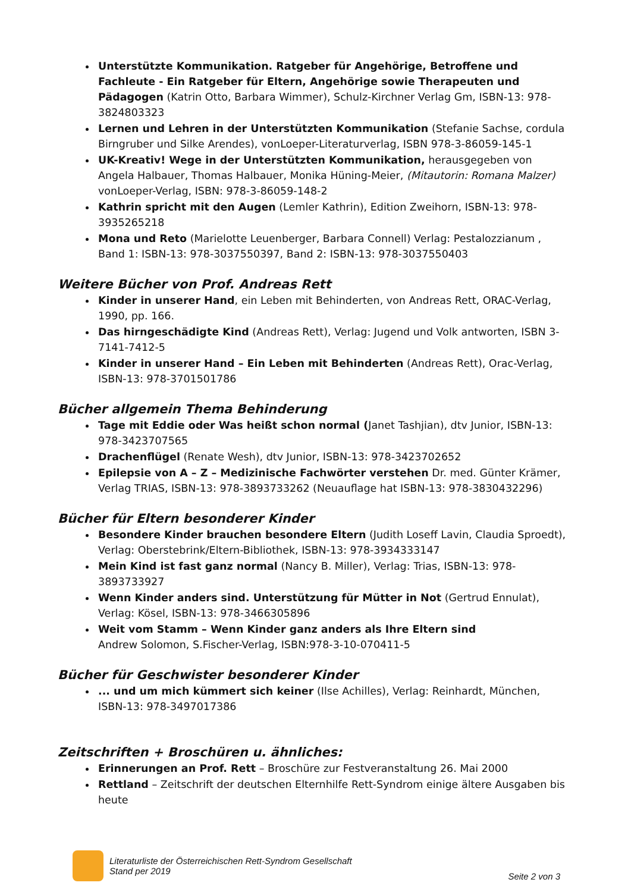Unterstützte Kommunikation. Ratgeber für Angehörige, Betroffene und Fachleute - Ein Ratgeber für Eltern, Angehörige sowie Therapeuten und Pädagogen (Katrin Otto, Barbara Wimmer), Schulz-Kirchner Verlag Gm, ISBN-13: 978-3824803323
Lernen und Lehren in der Unterstützten Kommunikation (Stefanie Sachse, cordula Birngruber und Silke Arendes), vonLoeper-Literaturverlag, ISBN 978-3-86059-145-1
UK-Kreativ! Wege in der Unterstützten Kommunikation, herausgegeben von Angela Halbauer, Thomas Halbauer, Monika Hüning-Meier, (Mitautorin: Romana Malzer) vonLoeper-Verlag, ISBN: 978-3-86059-148-2
Kathrin spricht mit den Augen (Lemler Kathrin), Edition Zweihorn, ISBN-13: 978-3935265218
Mona und Reto (Marielotte Leuenberger, Barbara Connell) Verlag: Pestalozzianum , Band 1: ISBN-13: 978-3037550397, Band 2: ISBN-13: 978-3037550403
Weitere Bücher von Prof. Andreas Rett
Kinder in unserer Hand, ein Leben mit Behinderten, von Andreas Rett, ORAC-Verlag, 1990, pp. 166.
Das hirngeschädigte Kind (Andreas Rett), Verlag: Jugend und Volk antworten, ISBN 3-7141-7412-5
Kinder in unserer Hand – Ein Leben mit Behinderten (Andreas Rett), Orac-Verlag, ISBN-13: 978-3701501786
Bücher allgemein Thema Behinderung
Tage mit Eddie oder Was heißt schon normal (Janet Tashjian), dtv Junior, ISBN-13: 978-3423707565
Drachenflügel (Renate Wesh), dtv Junior, ISBN-13: 978-3423702652
Epilepsie von A – Z – Medizinische Fachwörter verstehen Dr. med. Günter Krämer, Verlag TRIAS, ISBN-13: 978-3893733262 (Neuauflage hat ISBN-13: 978-3830432296)
Bücher für Eltern besonderer Kinder
Besondere Kinder brauchen besondere Eltern (Judith Loseff Lavin, Claudia Sproedt), Verlag: Oberstebrink/Eltern-Bibliothek, ISBN-13: 978-3934333147
Mein Kind ist fast ganz normal (Nancy B. Miller), Verlag: Trias, ISBN-13: 978-3893733927
Wenn Kinder anders sind. Unterstützung für Mütter in Not (Gertrud Ennulat), Verlag: Kösel, ISBN-13: 978-3466305896
Weit vom Stamm – Wenn Kinder ganz anders als Ihre Eltern sind
Andrew Solomon, S.Fischer-Verlag, ISBN:978-3-10-070411-5
Bücher für Geschwister besonderer Kinder
... und um mich kümmert sich keiner (Ilse Achilles), Verlag: Reinhardt, München, ISBN-13: 978-3497017386
Zeitschriften + Broschüren u. ähnliches:
Erinnerungen an Prof. Rett – Broschüre zur Festveranstaltung 26. Mai 2000
Rettland – Zeitschrift der deutschen Elternhilfe Rett-Syndrom einige ältere Ausgaben bis heute
Literaturliste der Österreichischen Rett-Syndrom Gesellschaft
Stand per 2019
Seite 2 von 3